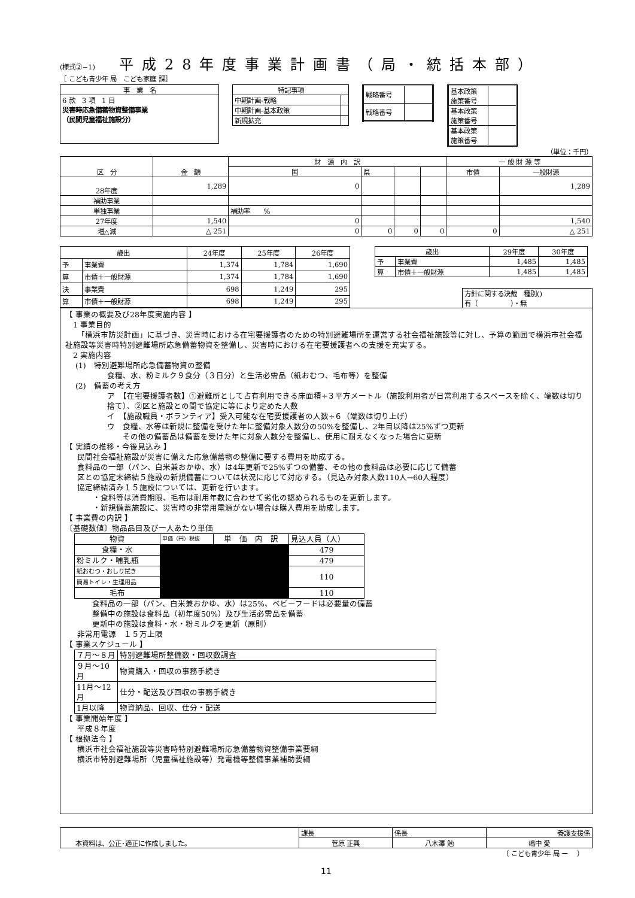(様式②−1)
平成28年度事業計画書（局・統括本部）
［ こども青少年 局　こども家庭 課］
| 事 業 名 |
| --- |
| 6 款 3 項 1 目 災害時応急備蓄物資整備事業 （民間児童福祉施設分） |
| 特記事項 | |
| --- | --- |
| 中期計画-戦略 | |
| 中期計画-基本政策 | |
| 新規拡充 | |
| 戦略番号 | |
| 戦略番号 | |
| 基本政策 施策番号 | |
| 基本政策 施策番号 | |
| 基本政策 施策番号 | |
（単位：千円）
| 区 分 | 金 額 | 財 源 内 訳 | | | | 一 般 財 源 等 | |
| | | 国 | 県 | | | 市債 | 一般財源 |
| 28年度 | 1,289 | 0 | | | | | 1,289 |
| 補助事業 | | | | | | | |
| 単独事業 | | 補助率 % | | | | | |
| 27年度 | 1,540 | 0 | | | | | 1,540 |
| 増△減 | △ 251 | 0 | 0 | 0 | 0 | 0 | △ 251 |
| 歳出 | | 24年度 | 25年度 | 26年度 |
| --- | --- | --- | --- | --- |
| 予 | 事業費 | 1,374 | 1,784 | 1,690 |
| 算 | 市債＋一般財源 | 1,374 | 1,784 | 1,690 |
| 決 | 事業費 | 698 | 1,249 | 295 |
| 算 | 市債＋一般財源 | 698 | 1,249 | 295 |
| 歳出 | | 29年度 | 30年度 |
| --- | --- | --- | --- |
| 予 | 事業費 | 1,485 | 1,485 |
| 算 | 市債＋一般財源 | 1,485 | 1,485 |
方針に関する決裁　種別()
有（　　　　　）・無
【 事業の概要及び28年度実施内容 】
　1 事業目的
　　「横浜市防災計画」に基づき、災害時における在宅要援護者のための特別避難場所を運営する社会福祉施設等に対し、予算の範囲で横浜市社会福祉施設等災害時特別避難場所応急備蓄物資を整備し、災害時における在宅要援護者への支援を充実する。
　2 実施内容
　 (1)　特別避難場所応急備蓄物資の整備
食糧、水、粉ミルク９食分（３日分）と生活必需品（紙おむつ、毛布等）を整備
　 (2)　備蓄の考え方
ア　【在宅要援護者数】①避難所として占有利用できる床面積÷３平方メートル（施設利用者が日常利用するスペースを除く、端数は切り捨て）、②区と施設との間で協定に等により定めた人数
イ　【施設職員・ボランティア】受入可能な在宅要援護者の人数÷６（端数は切り上げ）
ウ　食糧、水等は新規に整備を受けた年に整備対象人数分の50%を整備し、2年目以降は25%ずつ更新
　　その他の備蓄品は備蓄を受けた年に対象人数分を整備し、使用に耐えなくなった場合に更新
【 実績の推移・今後見込み 】
民間社会福祉施設が災害に備えた応急備蓄物の整備に要する費用を助成する。
食料品の一部（パン、白米兼おかゆ、水）は4年更新で25%ずつの備蓄、その他の食料品は必要に応じて備蓄
区との協定未締結５施設の新規備蓄については状況に応じて対応する。（見込み対象人数110人→60人程度）
協定締結済み１５施設については、更新を行います。
　　・食料等は消費期限、毛布は耐用年数に合わせて劣化の認められるものを更新します。
　　・新規備蓄施設に、災害時の非常用電源がない場合は購入費用を助成します。
【 事業費の内訳 】
〔基礎数値〕物品品目及び一人あたり単価
| 物資 | 単価（円）税抜 | 単 価 内 訳 | 見込人員（人） |
| 食糧・水 | | | 479 |
| 粉ミルク・哺乳瓶 | | | 479 |
| 紙おむつ・おしり拭き | | | 110 |
| 簡易トイレ・生理用品 | | | |
| 毛布 | | | 110 |
食料品の一部（パン、白米兼おかゆ、水）は25%、ベビーフードは必要量の備蓄
整備中の施設は食料品（初年度50%）及び生活必需品を備蓄
更新中の施設は食料・水・粉ミルクを更新（原則）
非常用電源　１５万上限
【 事業スケジュール 】
| ７月〜８月 | 特別避難場所整備数・回収数調査 |
| ９月〜10月 | 物資購入・回収の事務手続き |
| 11月〜12月 | 仕分・配送及び回収の事務手続き |
| 1月以降 | 物資納品、回収、仕分・配送 |
【 事業開始年度 】
平成８年度
【 根拠法令 】
横浜市社会福祉施設等災害時特別避難場所応急備蓄物資整備事業要綱
横浜市特別避難場所（児童福祉施設等）発電機等整備事業補助要綱
| 本資料は、公正･適正に作成しました。 | 課長 | 係長 | 養護支援係 |
| | 菅原 正興 | 八木澤 勉 | 嶋中 愛 |
（ こども青少年 局 ー　 ）
11